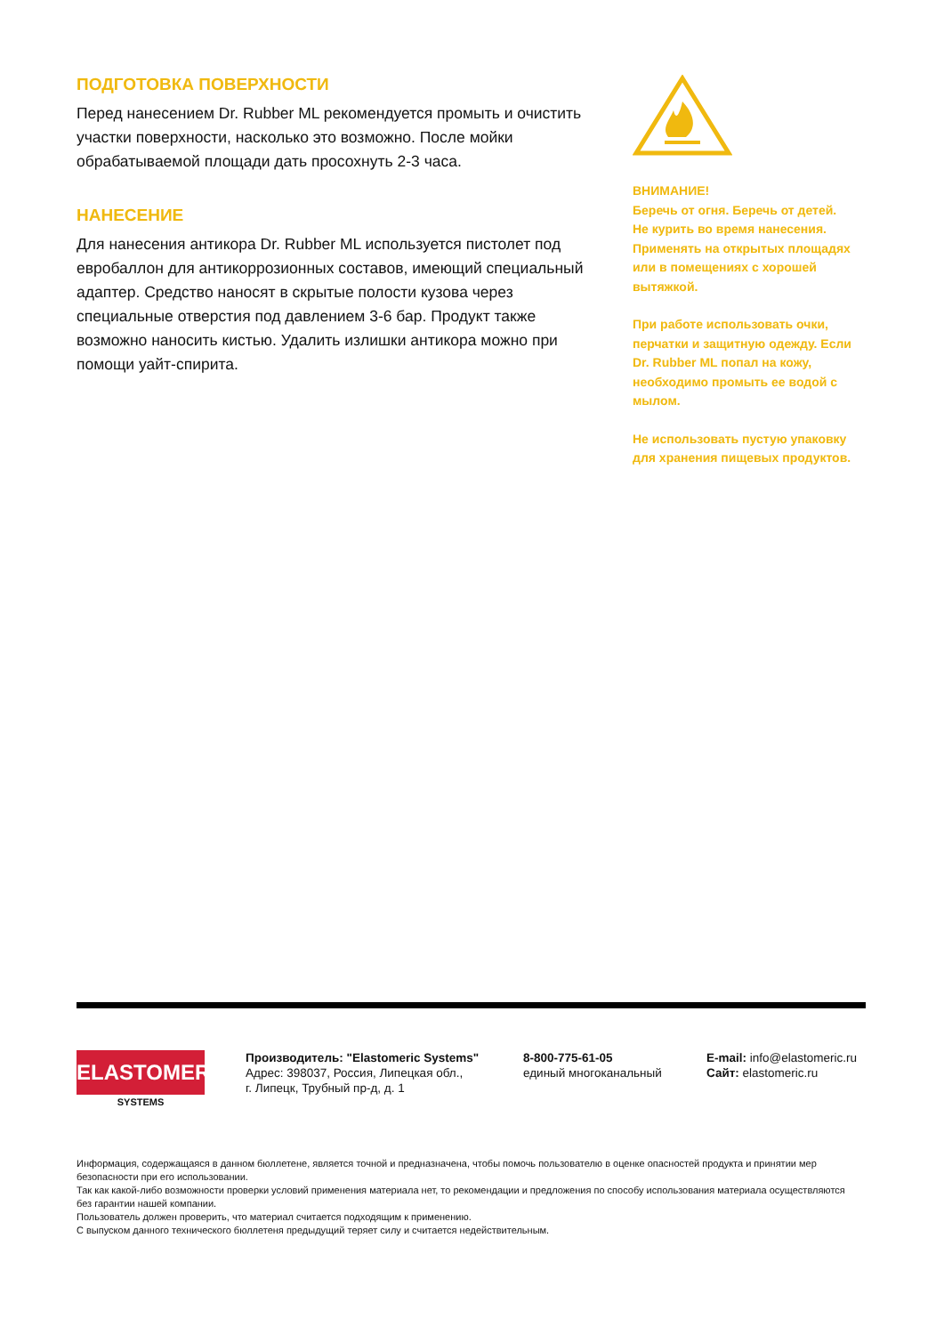ПОДГОТОВКА ПОВЕРХНОСТИ
Перед нанесением Dr. Rubber ML рекомендуется промыть и очистить участки поверхности, насколько это возможно. После мойки обрабатываемой площади дать просохнуть 2-3 часа.
НАНЕСЕНИЕ
Для нанесения антикора Dr. Rubber ML используется пистолет под евробаллон для антикоррозионных составов, имеющий специальный адаптер. Средство наносят в скрытые полости кузова через специальные отверстия под давлением 3-6 бар. Продукт также возможно наносить кистью. Удалить излишки антикора можно при помощи уайт-спирита.
ВНИМАНИЕ!
Беречь от огня. Беречь от детей.
Не курить во время нанесения.
Применять на открытых площадях или в помещениях с хорошей вытяжкой.
При работе использовать очки, перчатки и защитную одежду. Если Dr. Rubber ML попал на кожу, необходимо промыть ее водой с мылом.
Не использовать пустую упаковку для хранения пищевых продуктов.
ELASTOMERIC
SYSTEMS
Производитель: "Elastomeric Systems"
Адрес: 398037, Россия, Липецкая обл.,
г. Липецк, Трубный пр-д, д. 1
8-800-775-61-05
единый многоканальный
E-mail: info@elastomeric.ru
Сайт: elastomeric.ru
Информация, содержащаяся в данном бюллетене, является точной и предназначена, чтобы помочь пользователю в оценке опасностей продукта и принятии мер безопасности при его использовании.
Так как какой-либо возможности проверки условий применения материала нет, то рекомендации и предложения по способу использования материала осуществляются без гарантии нашей компании.
Пользователь должен проверить, что материал считается подходящим к применению.
С выпуском данного технического бюллетеня предыдущий теряет силу и считается недействительным.